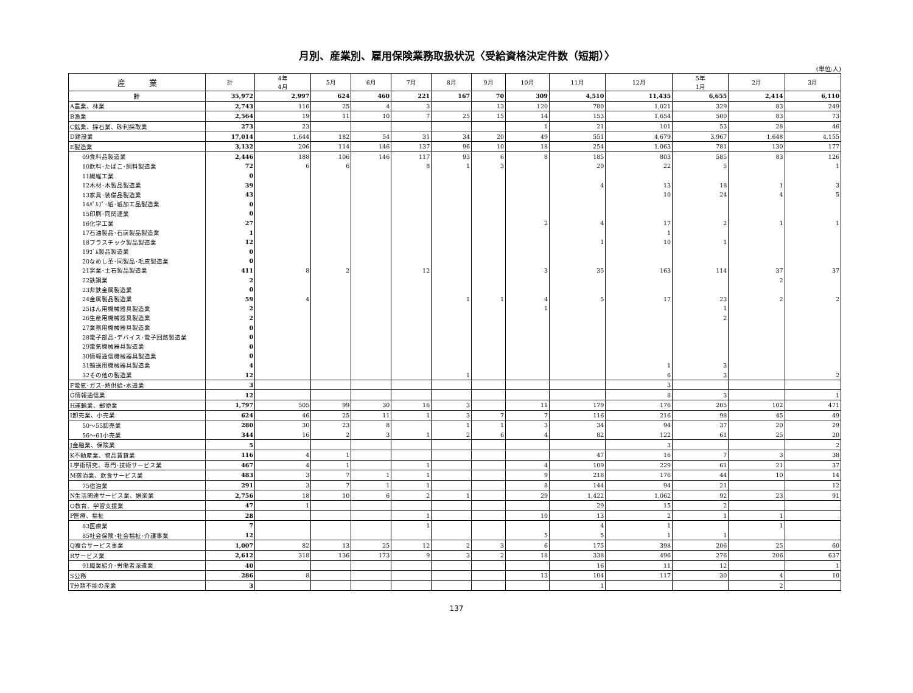月別、産業別、雇用保険業務取扱状況〈受給資格決定件数（短期）〉
(単位:人)
| 産 業 | 計 | 4年 4月 | 5月 | 6月 | 7月 | 8月 | 9月 | 10月 | 11月 | 12月 | 5年 1月 | 2月 | 3月 |
| --- | --- | --- | --- | --- | --- | --- | --- | --- | --- | --- | --- | --- | --- |
| 計 | 35,972 | 2,997 | 624 | 460 | 221 | 167 | 70 | 309 | 4,510 | 11,435 | 6,655 | 2,414 | 6,110 |
| A農業、林業 | 2,743 | 116 | 25 | 4 | 3 | | 13 | 120 | 780 | 1,021 | 329 | 83 | 249 |
| B漁業 | 2,564 | 19 | 11 | 10 | 7 | 25 | 15 | 14 | 153 | 1,654 | 500 | 83 | 73 |
| C鉱業、採石業、砂利採取業 | 273 | 23 | | | | | | 1 | 21 | 101 | 53 | 28 | 46 |
| D建設業 | 17,014 | 1,644 | 182 | 54 | 31 | 34 | 20 | 49 | 551 | 4,679 | 3,967 | 1,648 | 4,155 |
| E製造業 | 3,132 | 206 | 114 | 146 | 137 | 96 | 10 | 18 | 254 | 1,063 | 781 | 130 | 177 |
| 09食料品製造業 | 2,446 | 188 | 106 | 146 | 117 | 93 | 6 | 8 | 185 | 803 | 585 | 83 | 126 |
| 10飲料･たばこ･飼料製造業 | 72 | 6 | 6 | | 8 | 1 | 3 | | 20 | 22 | 5 | | 1 |
| 11繊維工業 | 0 | | | | | | | | | | | | |
| 12木材･木製品製造業 | 39 | | | | | | | | 4 | 13 | 18 | 1 | 3 |
| 13家具･装備品製造業 | 43 | | | | | | | | | 10 | 24 | 4 | 5 |
| 14ﾊﾟﾙﾌﾟ･紙･紙加工品製造業 | 0 | | | | | | | | | | | | |
| 15印刷･同関連業 | 0 | | | | | | | | | | | | |
| 16化学工業 | 27 | | | | | | | 2 | 4 | 17 | 2 | 1 | 1 |
| 17石油製品･石炭製品製造業 | 1 | | | | | | | | | 1 | | | |
| 18プラスチック製品製造業 | 12 | | | | | | | | 1 | 10 | 1 | | |
| 19ｺﾞﾑ製品製造業 | 0 | | | | | | | | | | | | |
| 20なめし革･同製品･毛皮製造業 | 0 | | | | | | | | | | | | |
| 21窯業･土石製品製造業 | 411 | 8 | 2 | | 12 | | | 3 | 35 | 163 | 114 | 37 | 37 |
| 22鉄鋼業 | 2 | | | | | | | | | | | 2 | |
| 23非鉄金属製造業 | 0 | | | | | | | | | | | | |
| 24金属製品製造業 | 59 | 4 | | | | 1 | 1 | 4 | 5 | 17 | 23 | 2 | 2 |
| 25はん用機械器具製造業 | 2 | | | | | | | 1 | | | 1 | | |
| 26生産用機械器具製造業 | 2 | | | | | | | | | | 2 | | |
| 27業務用機械器具製造業 | 0 | | | | | | | | | | | | |
| 28電子部品･デバイス･電子回路製造業 | 0 | | | | | | | | | | | | |
| 29電気機械器具製造業 | 0 | | | | | | | | | | | | |
| 30情報通信機械器具製造業 | 0 | | | | | | | | | | | | |
| 31輸送用機械器具製造業 | 4 | | | | | | | | | 1 | 3 | | |
| 32その他の製造業 | 12 | | | | | 1 | | | | 6 | 3 | | 2 |
| F電気･ガス･熱供給･水道業 | 3 | | | | | | | | | 3 | | | |
| G情報通信業 | 12 | | | | | | | | | 8 | 3 | | 1 |
| H運輸業、郵便業 | 1,797 | 505 | 99 | 30 | 16 | 3 | | 11 | 179 | 176 | 205 | 102 | 471 |
| I卸売業、小売業 | 624 | 46 | 25 | 11 | 1 | 3 | 7 | 7 | 116 | 216 | 98 | 45 | 49 |
| 50～55卸売業 | 280 | 30 | 23 | 8 | | 1 | 1 | 3 | 34 | 94 | 37 | 20 | 29 |
| 56～61小売業 | 344 | 16 | 2 | 3 | 1 | 2 | 6 | 4 | 82 | 122 | 61 | 25 | 20 |
| J金融業、保険業 | 5 | | | | | | | | | 3 | | | 2 |
| K不動産業、物品賃貸業 | 116 | 4 | 1 | | | | | | 47 | 16 | 7 | 3 | 38 |
| L学術研究、専門･技術サービス業 | 467 | 4 | 1 | | 1 | | | 4 | 109 | 229 | 61 | 21 | 37 |
| M宿泊業、飲食サービス業 | 483 | 3 | 7 | 1 | 1 | | | 9 | 218 | 176 | 44 | 10 | 14 |
| 75宿泊業 | 291 | 3 | 7 | 1 | 1 | | | 8 | 144 | 94 | 21 | | 12 |
| N生活関連サービス業、娯楽業 | 2,756 | 18 | 10 | 6 | 2 | 1 | | 29 | 1,422 | 1,062 | 92 | 23 | 91 |
| O教育、学習支援業 | 47 | 1 | | | | | | | 29 | 15 | 2 | | |
| P医療、福祉 | 28 | | | | 1 | | | 10 | 13 | 2 | 1 | 1 | |
| 83医療業 | 7 | | | | 1 | | | | 4 | 1 | | 1 | |
| 85社会保険･社会福祉･介護事業 | 12 | | | | | | | 5 | 5 | 1 | 1 | | |
| Q複合サービス事業 | 1,007 | 82 | 13 | 25 | 12 | 2 | 3 | 6 | 175 | 398 | 206 | 25 | 60 |
| Rサービス業 | 2,612 | 318 | 136 | 173 | 9 | 3 | 2 | 18 | 338 | 496 | 276 | 206 | 637 |
| 91職業紹介･労働者派遣業 | 40 | | | | | | | | 16 | 11 | 12 | | 1 |
| S公務 | 286 | 8 | | | | | | 13 | 104 | 117 | 30 | 4 | 10 |
| T分類不能の産業 | 3 | | | | | | | | 1 | | | 2 | |
137